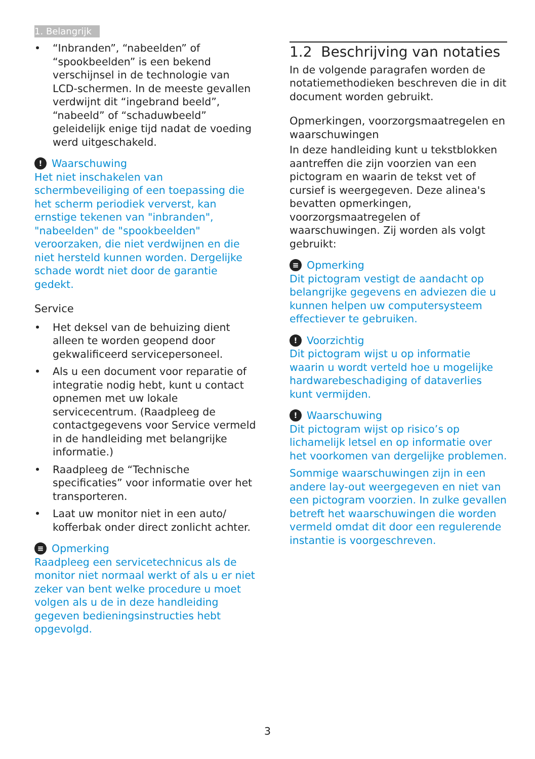1. Belangrijk
• “Inbranden”, “nabeelden” of “spookbeelden” is een bekend verschijnsel in de technologie van LCD-schermen. In de meeste gevallen verdwijnt dit “ingebrand beeld”, “nabeeld” of “schaduwbeeld” geleidelijk enige tijd nadat de voeding werd uitgeschakeld.
!
Waarschuwing
Het niet inschakelen van schermbeveiliging of een toepassing die het scherm periodiek ververst, kan ernstige tekenen van "inbranden", "nabeelden" de "spookbeelden" veroorzaken, die niet verdwijnen en die niet hersteld kunnen worden. Dergelijke schade wordt niet door de garantie gedekt.
Service
• Het deksel van de behuizing dient alleen te worden geopend door gekwalificeerd servicepersoneel.
• Als u een document voor reparatie of integratie nodig hebt, kunt u contact opnemen met uw lokale servicecentrum. (Raadpleeg de contactgegevens voor Service vermeld in de handleiding met belangrijke informatie.)
• Raadpleeg de “Technische specificaties” voor informatie over het transporteren.
• Laat uw monitor niet in een auto/ kofferbak onder direct zonlicht achter.
≡
Opmerking
Raadpleeg een servicetechnicus als de monitor niet normaal werkt of als u er niet zeker van bent welke procedure u moet volgen als u de in deze handleiding gegeven bedieningsinstructies hebt opgevolgd.
1.2 Beschrijving van notaties
In de volgende paragrafen worden de notatiemethodieken beschreven die in dit document worden gebruikt.
Opmerkingen, voorzorgsmaatregelen en waarschuwingen
In deze handleiding kunt u tekstblokken aantreffen die zijn voorzien van een pictogram en waarin de tekst vet of cursief is weergegeven. Deze alinea's bevatten opmerkingen, voorzorgsmaatregelen of waarschuwingen. Zij worden als volgt gebruikt:
≡
Opmerking
Dit pictogram vestigt de aandacht op belangrijke gegevens en adviezen die u kunnen helpen uw computersysteem effectiever te gebruiken.
!
Voorzichtig
Dit pictogram wijst u op informatie waarin u wordt verteld hoe u mogelijke hardwarebeschadiging of dataverlies kunt vermijden.
!
Waarschuwing
Dit pictogram wijst op risico’s op lichamelijk letsel en op informatie over het voorkomen van dergelijke problemen.
Sommige waarschuwingen zijn in een andere lay-out weergegeven en niet van een pictogram voorzien. In zulke gevallen betreft het waarschuwingen die worden vermeld omdat dit door een regulerende instantie is voorgeschreven.
3